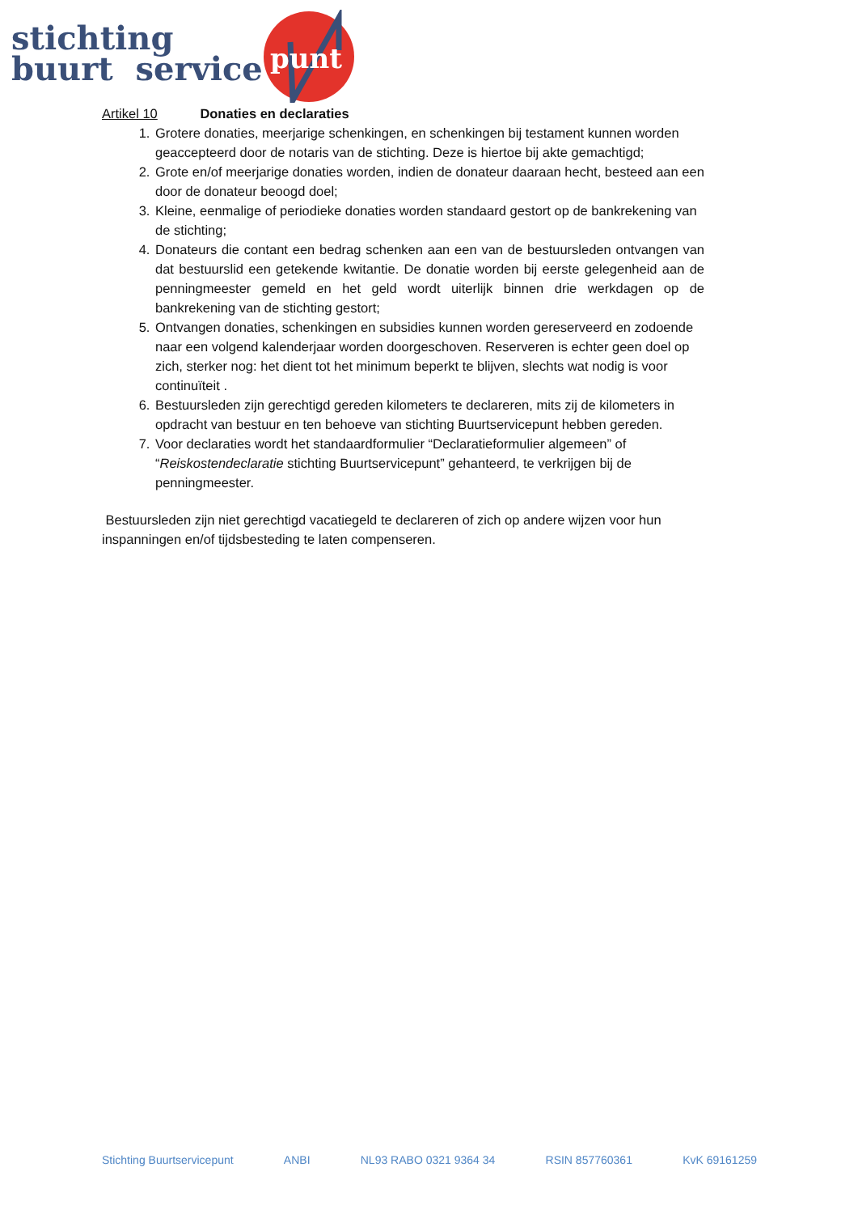punt
stichting
buurt service
Artikel 10 Donaties en declaraties
1. Grotere donaties, meerjarige schenkingen, en schenkingen bij testament kunnen worden geaccepteerd door de notaris van de stichting. Deze is hiertoe bij akte gemachtigd;
2. Grote en/of meerjarige donaties worden, indien de donateur daaraan hecht, besteed aan een door de donateur beoogd doel;
3. Kleine, eenmalige of periodieke donaties worden standaard gestort op de bankrekening van de stichting;
4. Donateurs die contant een bedrag schenken aan een van de bestuursleden ontvangen van dat bestuurslid een getekende kwitantie. De donatie worden bij eerste gelegenheid aan de penningmeester gemeld en het geld wordt uiterlijk binnen drie werkdagen op de bankrekening van de stichting gestort;
5. Ontvangen donaties, schenkingen en subsidies kunnen worden gereserveerd en zodoende naar een volgend kalenderjaar worden doorgeschoven. Reserveren is echter geen doel op zich, sterker nog: het dient tot het minimum beperkt te blijven, slechts wat nodig is voor continuïteit .
6. Bestuursleden zijn gerechtigd gereden kilometers te declareren, mits zij de kilometers in opdracht van bestuur en ten behoeve van stichting Buurtservicepunt hebben gereden.
7. Voor declaraties wordt het standaardformulier “Declaratieformulier algemeen” of “Reiskostendeclaratie stichting Buurtservicepunt” gehanteerd, te verkrijgen bij de penningmeester.
Bestuursleden zijn niet gerechtigd vacatiegeld te declareren of zich op andere wijzen voor hun inspanningen en/of tijdsbesteding te laten compenseren.
Stichting Buurtservicepunt ANBI NL93 RABO 0321 9364 34 RSIN 857760361 KvK 69161259